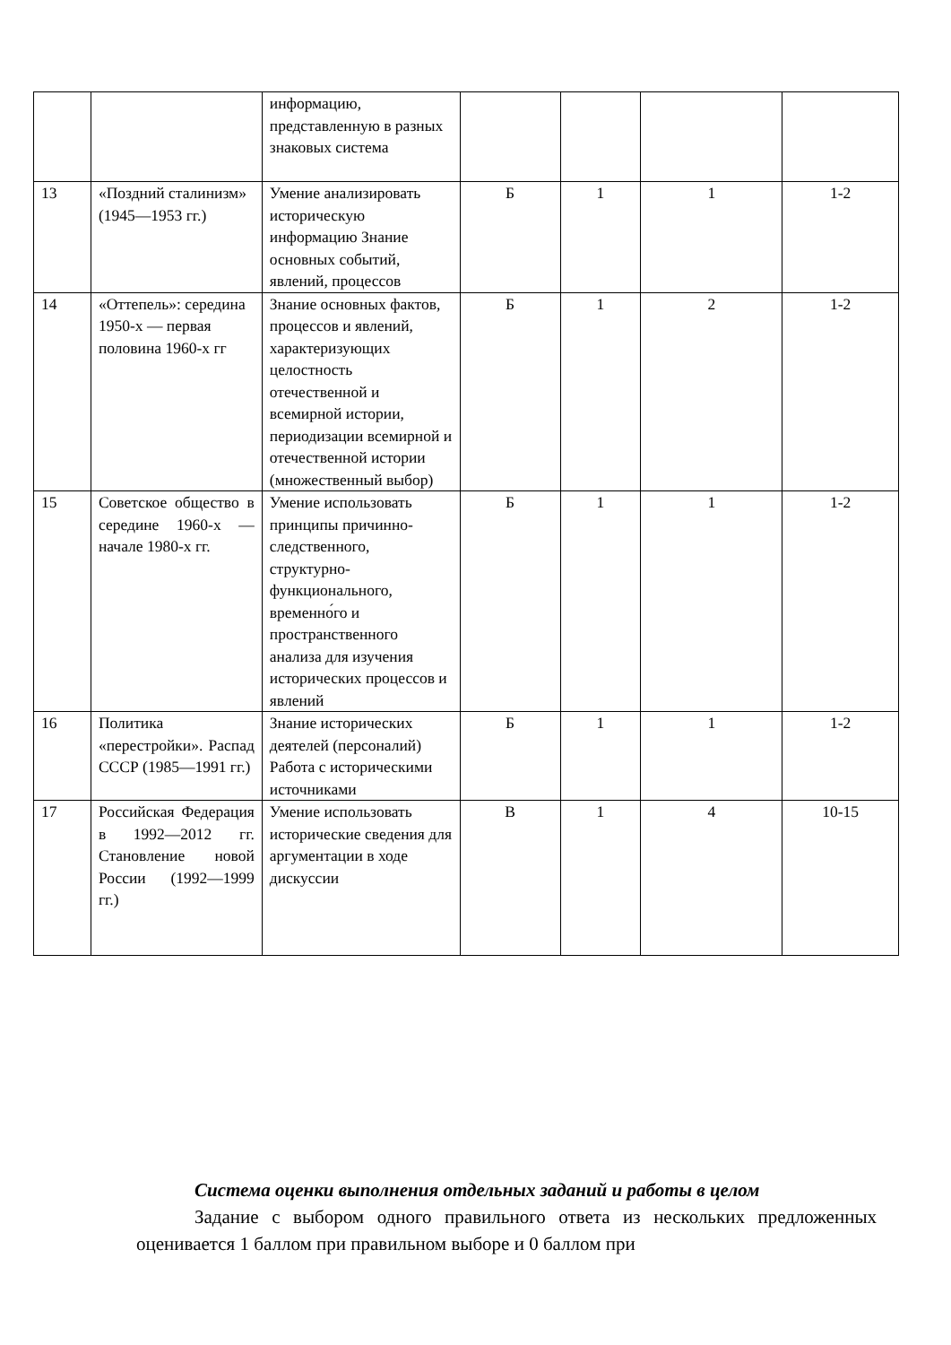| | | информацию, представленную в разных знаковых система | | | | |
| 13 | «Поздний сталинизм» (1945—1953 гг.) | Умение анализировать историческую информацию Знание основных событий, явлений, процессов | Б | 1 | 1 | 1-2 |
| 14 | «Оттепель»: середина 1950-х — первая половина 1960-х гг | Знание основных фактов, процессов и явлений, характеризующих целостность отечественной и всемирной истории, периодизации всемирной и отечественной истории (множественный выбор) | Б | 1 | 2 | 1-2 |
| 15 | Советское общество в середине 1960-х — начале 1980-х гг. | Умение использовать принципы причинно-следственного, структурно-функционального, временно́го и пространственного анализа для изучения исторических процессов и явлений | Б | 1 | 1 | 1-2 |
| 16 | Политика «перестройки». Распад СССР (1985—1991 гг.) | Знание исторических деятелей (персоналий) Работа с историческими источниками | Б | 1 | 1 | 1-2 |
| 17 | Российская Федерация в 1992—2012 гг. Становление новой России (1992—1999 гг.) | Умение использовать исторические сведения для аргументации в ходе дискуссии | В | 1 | 4 | 10-15 |
Система оценки выполнения отдельных заданий и работы в целом
Задание с выбором одного правильного ответа из нескольких предложенных оценивается 1 баллом при правильном выборе и 0 баллом при